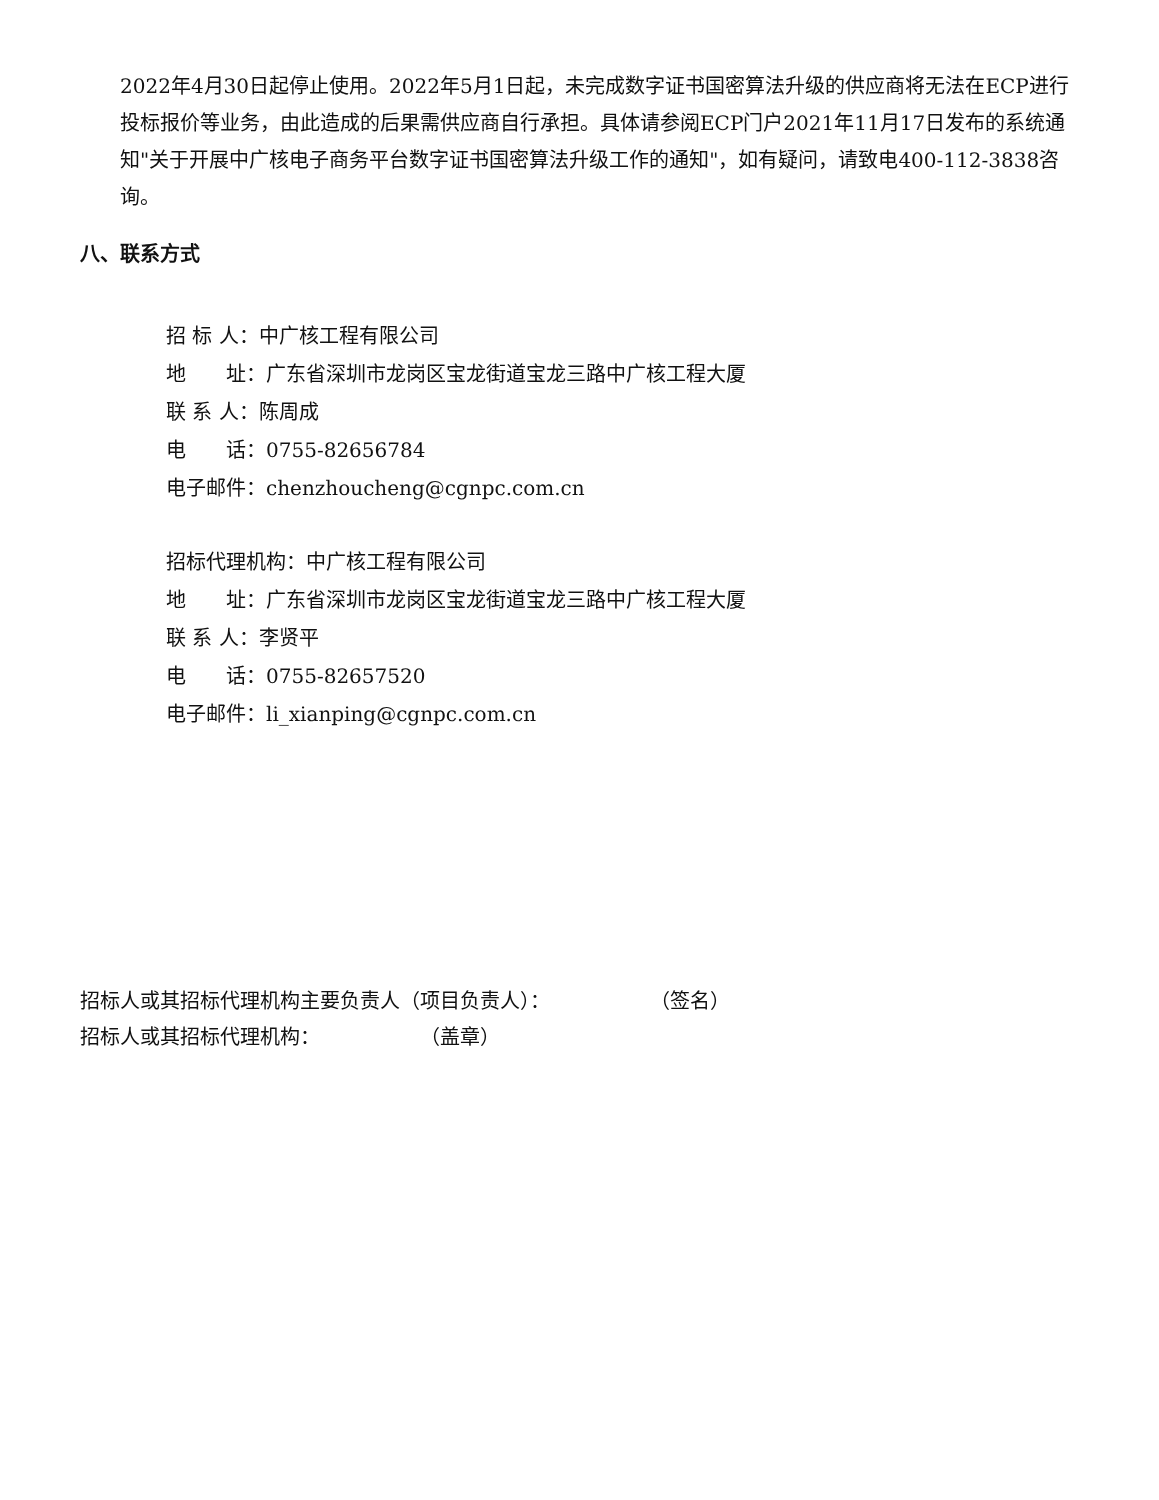2022年4月30日起停止使用。2022年5月1日起，未完成数字证书国密算法升级的供应商将无法在ECP进行投标报价等业务，由此造成的后果需供应商自行承担。具体请参阅ECP门户2021年11月17日发布的系统通知"关于开展中广核电子商务平台数字证书国密算法升级工作的通知"，如有疑问，请致电400-112-3838咨询。
八、联系方式
招 标 人：中广核工程有限公司
地  址：广东省深圳市龙岗区宝龙街道宝龙三路中广核工程大厦
联 系 人：陈周成
电  话：0755-82656784
电子邮件：chenzhoucheng@cgnpc.com.cn
招标代理机构：中广核工程有限公司
地  址：广东省深圳市龙岗区宝龙街道宝龙三路中广核工程大厦
联 系 人：李贤平
电  话：0755-82657520
电子邮件：li_xianping@cgnpc.com.cn
招标人或其招标代理机构主要负责人（项目负责人）：     （签名）
招标人或其招标代理机构：     （盖章）